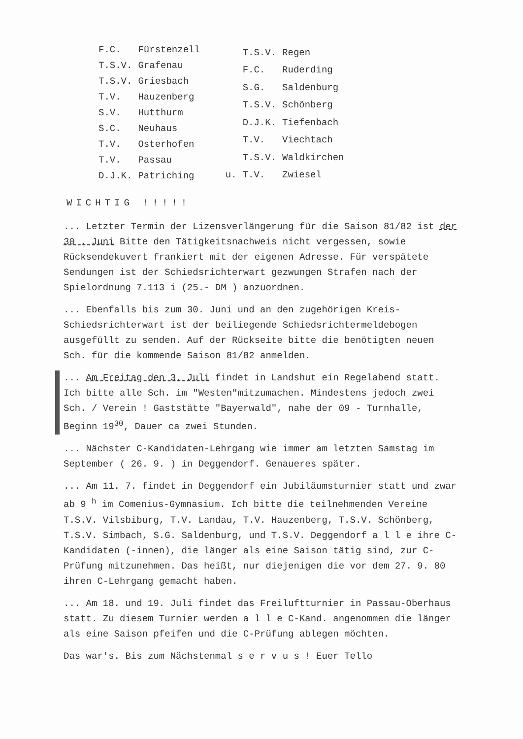| F.C. | Fürstenzell |
| T.S.V. | Grafenau |
| T.S.V. | Griesbach |
| T.V. | Hauzenberg |
| S.V. | Hutthurm |
| S.C. | Neuhaus |
| T.V. | Osterhofen |
| T.V. | Passau |
| D.J.K. | Patriching |
| | T.S.V. | Regen |
| | F.C. | Ruderding |
| | S.G. | Saldenburg |
| | T.S.V. | Schönberg |
| | D.J.K. | Tiefenbach |
| | T.V. | Viechtach |
| | T.S.V. | Waldkirchen |
| u. | T.V. | Zwiesel |
WICHTIG !!!!!
... Letzter Termin der Lizensverlängerung für die Saison 81/82 ist der 30 . Juni Bitte den Tätigkeitsnachweis nicht vergessen, sowie Rücksendekuvert frankiert mit der eigenen Adresse. Für verspätete Sendungen ist der Schiedsrichterwart gezwungen Strafen nach der Spielordnung 7.113 i (25.- DM ) anzuordnen.
... Ebenfalls bis zum 30. Juni und an den zugehörigen Kreis-Schiedsrichterwart ist der beiliegende Schiedsrichtermeldebogen ausgefüllt zu senden. Auf der Rückseite bitte die benötigten neuen Sch. für die kommende Saison 81/82 anmelden.
... Am Freitag den 3. Juli findet in Landshut ein Regelabend statt. Ich bitte alle Sch. im "Westen"mitzumachen. Mindestens jedoch zwei Sch. / Verein ! Gaststätte "Bayerwald", nahe der 09 - Turnhalle, Beginn 19<sup>30</sup>, Dauer ca zwei Stunden.
... Nächster C-Kandidaten-Lehrgang wie immer am letzten Samstag im September ( 26. 9. ) in Deggendorf. Genaueres später.
... Am 11. 7. findet in Deggendorf ein Jubiläumsturnier statt und zwar ab 9 <sup>h</sup> im Comenius-Gymnasium. Ich bitte die teilnehmenden Vereine T.S.V. Vilsbiburg, T.V. Landau, T.V. Hauzenberg, T.S.V. Schönberg, T.S.V. Simbach, S.G. Saldenburg, und T.S.V. Deggendorf a l l e ihre C-Kandidaten (-innen), die länger als eine Saison tätig sind, zur C-Prüfung mitzunehmen. Das heißt, nur diejenigen die vor dem 27. 9. 80 ihren C-Lehrgang gemacht haben.
... Am 18. und 19. Juli findet das Freiluftturnier in Passau-Oberhaus statt. Zu diesem Turnier werden a l l e C-Kand. angenommen die länger als eine Saison pfeifen und die C-Prüfung ablegen möchten.
Das war's. Bis zum Nächstenmal s e r v u s ! Euer Tello